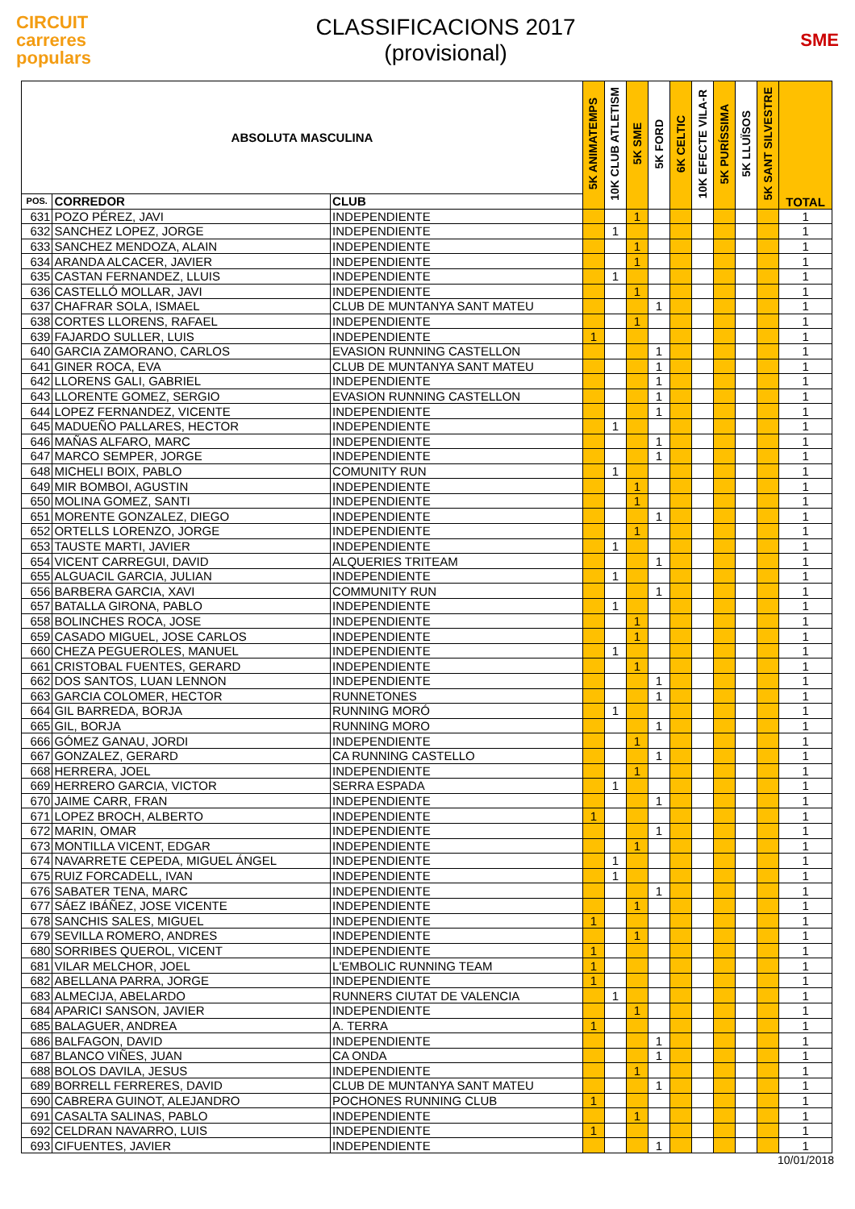CIRCUIT
carreres
populars
CLASSIFICACIONS 2017
(provisional)
SME
| ABSOLUTA MASCULINA | | | 5K ANIMATEMPS | 10K CLUB ATLETISM | 5K SME | 5K FORD | 6K CELTIC | 10K EFECTE VILA-R | 5K PURÍSSIMA | 5K LLUÏSOS | 5K SANT SILVESTRE | TOTAL |
| --- | --- | --- | --- | --- | --- | --- | --- | --- | --- | --- | --- | --- |
| POS. | CORREDOR | CLUB | | | | | | | | | | |
| 631 | POZO PÉREZ, JAVI | INDEPENDIENTE | | | 1 | | | | | | | 1 |
| 632 | SANCHEZ LOPEZ, JORGE | INDEPENDIENTE | | 1 | | | | | | | | 1 |
| 633 | SANCHEZ MENDOZA, ALAIN | INDEPENDIENTE | | | 1 | | | | | | | 1 |
| 634 | ARANDA ALCACER, JAVIER | INDEPENDIENTE | | | 1 | | | | | | | 1 |
| 635 | CASTAN FERNANDEZ, LLUIS | INDEPENDIENTE | | 1 | | | | | | | | 1 |
| 636 | CASTELLÓ MOLLAR, JAVI | INDEPENDIENTE | | | 1 | | | | | | | 1 |
| 637 | CHAFRAR SOLA, ISMAEL | CLUB DE MUNTANYA SANT MATEU | | | | 1 | | | | | | 1 |
| 638 | CORTES LLORENS, RAFAEL | INDEPENDIENTE | | | 1 | | | | | | | 1 |
| 639 | FAJARDO SULLER, LUIS | INDEPENDIENTE | 1 | | | | | | | | | 1 |
| 640 | GARCIA ZAMORANO, CARLOS | EVASION RUNNING CASTELLON | | | | 1 | | | | | | 1 |
| 641 | GINER ROCA, EVA | CLUB DE MUNTANYA SANT MATEU | | | | 1 | | | | | | 1 |
| 642 | LLORENS GALI, GABRIEL | INDEPENDIENTE | | | | 1 | | | | | | 1 |
| 643 | LLORENTE GOMEZ, SERGIO | EVASION RUNNING CASTELLON | | | | 1 | | | | | | 1 |
| 644 | LOPEZ FERNANDEZ, VICENTE | INDEPENDIENTE | | | | 1 | | | | | | 1 |
| 645 | MADUEÑO PALLARES, HECTOR | INDEPENDIENTE | | 1 | | | | | | | | 1 |
| 646 | MAÑAS ALFARO, MARC | INDEPENDIENTE | | | | 1 | | | | | | 1 |
| 647 | MARCO SEMPER, JORGE | INDEPENDIENTE | | | | 1 | | | | | | 1 |
| 648 | MICHELI BOIX, PABLO | COMUNITY RUN | | 1 | | | | | | | | 1 |
| 649 | MIR BOMBOI, AGUSTIN | INDEPENDIENTE | | | 1 | | | | | | | 1 |
| 650 | MOLINA GOMEZ, SANTI | INDEPENDIENTE | | | 1 | | | | | | | 1 |
| 651 | MORENTE GONZALEZ, DIEGO | INDEPENDIENTE | | | | 1 | | | | | | 1 |
| 652 | ORTELLS LORENZO, JORGE | INDEPENDIENTE | | | 1 | | | | | | | 1 |
| 653 | TAUSTE MARTI, JAVIER | INDEPENDIENTE | | 1 | | | | | | | | 1 |
| 654 | VICENT CARREGUI, DAVID | ALQUERIES TRITEAM | | | | 1 | | | | | | 1 |
| 655 | ALGUACIL GARCIA, JULIAN | INDEPENDIENTE | | 1 | | | | | | | | 1 |
| 656 | BARBERA GARCIA, XAVI | COMMUNITY RUN | | | | 1 | | | | | | 1 |
| 657 | BATALLA GIRONA, PABLO | INDEPENDIENTE | | 1 | | | | | | | | 1 |
| 658 | BOLINCHES ROCA, JOSE | INDEPENDIENTE | | | 1 | | | | | | | 1 |
| 659 | CASADO MIGUEL, JOSE CARLOS | INDEPENDIENTE | | | 1 | | | | | | | 1 |
| 660 | CHEZA PEGUEROLES, MANUEL | INDEPENDIENTE | | 1 | | | | | | | | 1 |
| 661 | CRISTOBAL FUENTES, GERARD | INDEPENDIENTE | | | 1 | | | | | | | 1 |
| 662 | DOS SANTOS, LUAN LENNON | INDEPENDIENTE | | | | 1 | | | | | | 1 |
| 663 | GARCIA COLOMER, HECTOR | RUNNETONES | | | | 1 | | | | | | 1 |
| 664 | GIL BARREDA, BORJA | RUNNING MORÓ | | 1 | | | | | | | | 1 |
| 665 | GIL, BORJA | RUNNING MORO | | | | 1 | | | | | | 1 |
| 666 | GÓMEZ GANAU, JORDI | INDEPENDIENTE | | | 1 | | | | | | | 1 |
| 667 | GONZALEZ, GERARD | CA RUNNING CASTELLO | | | | 1 | | | | | | 1 |
| 668 | HERRERA, JOEL | INDEPENDIENTE | | | 1 | | | | | | | 1 |
| 669 | HERRERO GARCIA, VICTOR | SERRA ESPADA | | 1 | | | | | | | | 1 |
| 670 | JAIME CARR, FRAN | INDEPENDIENTE | | | | 1 | | | | | | 1 |
| 671 | LOPEZ BROCH, ALBERTO | INDEPENDIENTE | 1 | | | | | | | | | 1 |
| 672 | MARIN, OMAR | INDEPENDIENTE | | | | 1 | | | | | | 1 |
| 673 | MONTILLA VICENT, EDGAR | INDEPENDIENTE | | | 1 | | | | | | | 1 |
| 674 | NAVARRETE CEPEDA, MIGUEL ÁNGEL | INDEPENDIENTE | | 1 | | | | | | | | 1 |
| 675 | RUIZ FORCADELL, IVAN | INDEPENDIENTE | | 1 | | | | | | | | 1 |
| 676 | SABATER TENA, MARC | INDEPENDIENTE | | | | 1 | | | | | | 1 |
| 677 | SÁEZ IBÁÑEZ, JOSE VICENTE | INDEPENDIENTE | | | 1 | | | | | | | 1 |
| 678 | SANCHIS SALES, MIGUEL | INDEPENDIENTE | 1 | | | | | | | | | 1 |
| 679 | SEVILLA ROMERO, ANDRES | INDEPENDIENTE | | | 1 | | | | | | | 1 |
| 680 | SORRIBES QUEROL, VICENT | INDEPENDIENTE | 1 | | | | | | | | | 1 |
| 681 | VILAR MELCHOR, JOEL | L'EMBOLIC RUNNING TEAM | 1 | | | | | | | | | 1 |
| 682 | ABELLANA PARRA, JORGE | INDEPENDIENTE | 1 | | | | | | | | | 1 |
| 683 | ALMECIJA, ABELARDO | RUNNERS CIUTAT DE VALENCIA | | 1 | | | | | | | | 1 |
| 684 | APARICI SANSON, JAVIER | INDEPENDIENTE | | | 1 | | | | | | | 1 |
| 685 | BALAGUER, ANDREA | A. TERRA | 1 | | | | | | | | | 1 |
| 686 | BALFAGON, DAVID | INDEPENDIENTE | | | | 1 | | | | | | 1 |
| 687 | BLANCO VIÑES, JUAN | CA ONDA | | | | 1 | | | | | | 1 |
| 688 | BOLOS DAVILA, JESUS | INDEPENDIENTE | | | 1 | | | | | | | 1 |
| 689 | BORRELL FERRERES, DAVID | CLUB DE MUNTANYA SANT MATEU | | | | 1 | | | | | | 1 |
| 690 | CABRERA GUINOT, ALEJANDRO | POCHONES RUNNING CLUB | 1 | | | | | | | | | 1 |
| 691 | CASALTA SALINAS, PABLO | INDEPENDIENTE | | | 1 | | | | | | | 1 |
| 692 | CELDRAN NAVARRO, LUIS | INDEPENDIENTE | 1 | | | | | | | | | 1 |
| 693 | CIFUENTES, JAVIER | INDEPENDIENTE | | | | 1 | | | | | | 1 |
10/01/2018